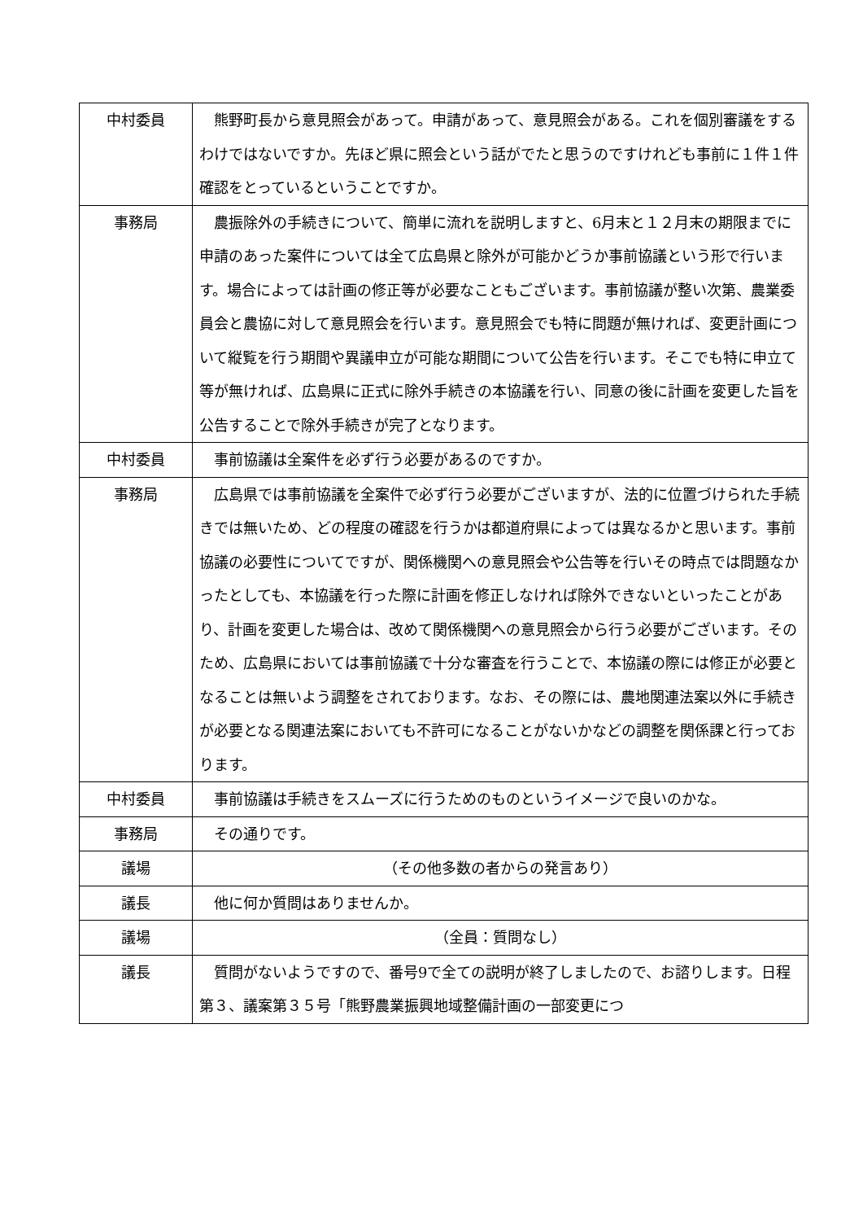| 中村委員 | 熊野町長から意見照会があって。申請があって、意見照会がある。これを個別審議をするわけではないですか。先ほど県に照会という話がでたと思うのですけれども事前に１件１件確認をとっているということですか。 |
| 事務局 | 農振除外の手続きについて、簡単に流れを説明しますと、6月末と１２月末の期限までに申請のあった案件については全て広島県と除外が可能かどうか事前協議という形で行います。場合によっては計画の修正等が必要なこともございます。事前協議が整い次第、農業委員会と農協に対して意見照会を行います。意見照会でも特に問題が無ければ、変更計画について縦覧を行う期間や異議申立が可能な期間について公告を行います。そこでも特に申立て等が無ければ、広島県に正式に除外手続きの本協議を行い、同意の後に計画を変更した旨を公告することで除外手続きが完了となります。 |
| 中村委員 | 事前協議は全案件を必ず行う必要があるのですか。 |
| 事務局 | 広島県では事前協議を全案件で必ず行う必要がございますが、法的に位置づけられた手続きでは無いため、どの程度の確認を行うかは都道府県によっては異なるかと思います。事前協議の必要性についてですが、関係機関への意見照会や公告等を行いその時点では問題なかったとしても、本協議を行った際に計画を修正しなければ除外できないといったことがあり、計画を変更した場合は、改めて関係機関への意見照会から行う必要がございます。そのため、広島県においては事前協議で十分な審査を行うことで、本協議の際には修正が必要となることは無いよう調整をされております。なお、その際には、農地関連法案以外に手続きが必要となる関連法案においても不許可になることがないかなどの調整を関係課と行っております。 |
| 中村委員 | 事前協議は手続きをスムーズに行うためのものというイメージで良いのかな。 |
| 事務局 | その通りです。 |
| 議場 | （その他多数の者からの発言あり） |
| 議長 | 他に何か質問はありませんか。 |
| 議場 | （全員：質問なし） |
| 議長 | 質問がないようですので、番号9で全ての説明が終了しましたので、お諮りします。日程第３、議案第３５号「熊野農業振興地域整備計画の一部変更につ |